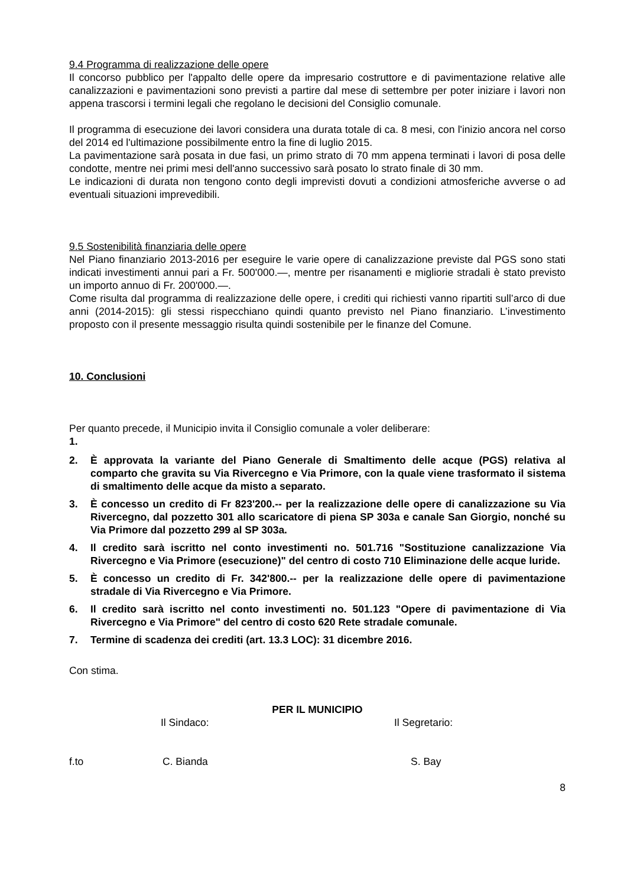9.4 Programma di realizzazione delle opere
Il concorso pubblico per l'appalto delle opere da impresario costruttore e di pavimentazione relative alle canalizzazioni e pavimentazioni sono previsti a partire dal mese di settembre per poter iniziare i lavori non appena trascorsi i termini legali che regolano le decisioni del Consiglio comunale.
Il programma di esecuzione dei lavori considera una durata totale di ca. 8 mesi, con l'inizio ancora nel corso del 2014 ed l'ultimazione possibilmente entro la fine di luglio 2015.
La pavimentazione sarà posata in due fasi, un primo strato di 70 mm appena terminati i lavori di posa delle condotte, mentre nei primi mesi dell'anno successivo sarà posato lo strato finale di 30 mm.
Le indicazioni di durata non tengono conto degli imprevisti dovuti a condizioni atmosferiche avverse o ad eventuali situazioni imprevedibili.
9.5 Sostenibilità finanziaria delle opere
Nel Piano finanziario 2013-2016 per eseguire le varie opere di canalizzazione previste dal PGS sono stati indicati investimenti annui pari a Fr. 500'000.—, mentre per risanamenti e migliorie stradali è stato previsto un importo annuo di Fr. 200'000.—.
Come risulta dal programma di realizzazione delle opere, i crediti qui richiesti vanno ripartiti sull’arco di due anni (2014-2015): gli stessi rispecchiano quindi quanto previsto nel Piano finanziario. L’investimento proposto con il presente messaggio risulta quindi sostenibile per le finanze del Comune.
10. Conclusioni
Per quanto precede, il Municipio invita il Consiglio comunale a voler deliberare:
1.
2. È approvata la variante del Piano Generale di Smaltimento delle acque (PGS) relativa al comparto che gravita su Via Rivercegno e Via Primore, con la quale viene trasformato il sistema di smaltimento delle acque da misto a separato.
3. È concesso un credito di Fr 823'200.-- per la realizzazione delle opere di canalizzazione su Via Rivercegno, dal pozzetto 301 allo scaricatore di piena SP 303a e canale San Giorgio, nonché su Via Primore dal pozzetto 299 al SP 303a.
4. Il credito sarà iscritto nel conto investimenti no. 501.716 "Sostituzione canalizzazione Via Rivercegno e Via Primore (esecuzione)" del centro di costo 710 Eliminazione delle acque luride.
5. È concesso un credito di Fr. 342'800.-- per la realizzazione delle opere di pavimentazione stradale di Via Rivercegno e Via Primore.
6. Il credito sarà iscritto nel conto investimenti no. 501.123 "Opere di pavimentazione di Via Rivercegno e Via Primore" del centro di costo 620 Rete stradale comunale.
7. Termine di scadenza dei crediti (art. 13.3 LOC): 31 dicembre 2016.
Con stima.
PER IL MUNICIPIO
Il Sindaco: Il Segretario:
f.to C. Bianda S. Bay
8